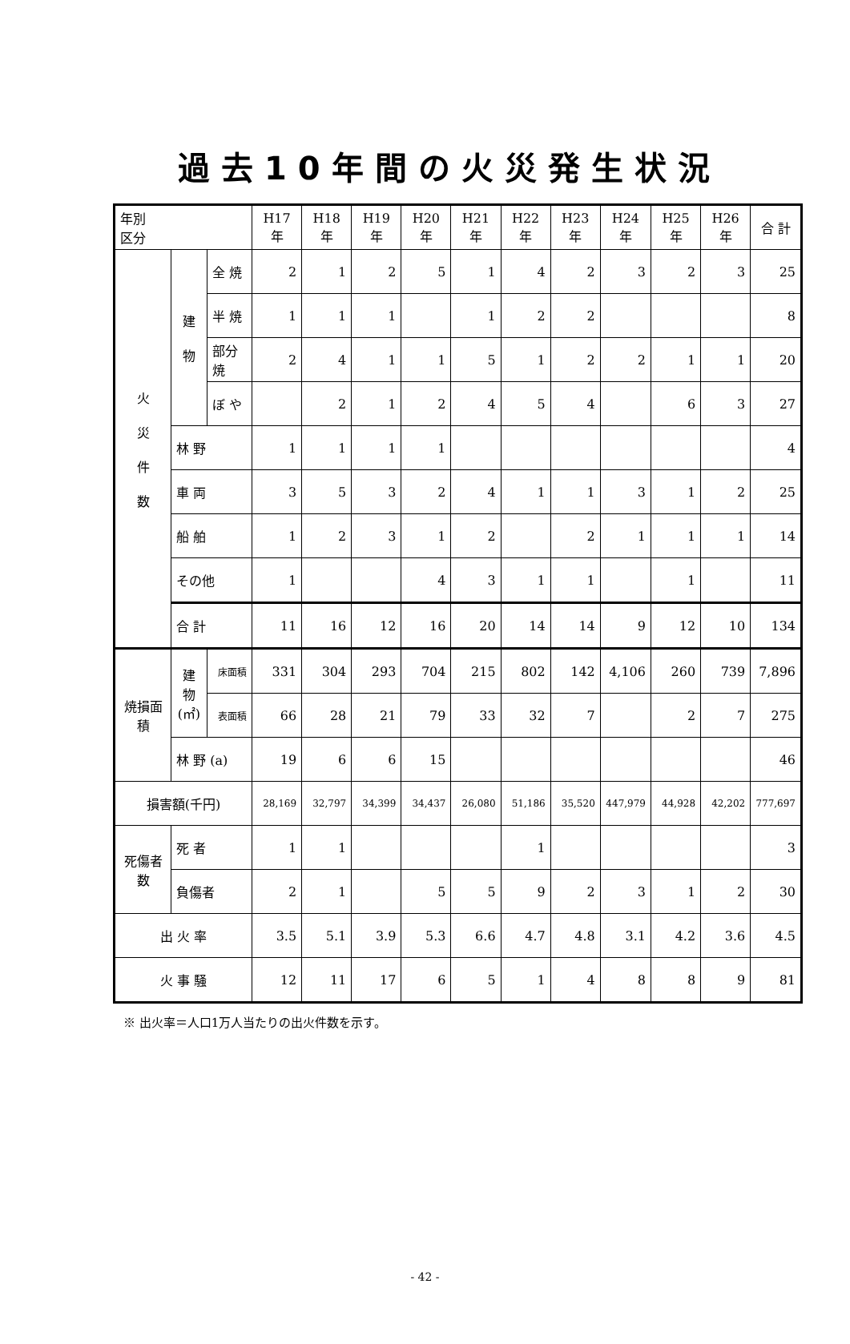過去10年間の火災発生状況
| 年別 区分 | | | H17年 | H18年 | H19年 | H20年 | H21年 | H22年 | H23年 | H24年 | H25年 | H26年 | 合 計 |
| --- | --- | --- | --- | --- | --- | --- | --- | --- | --- | --- | --- | --- | --- |
| 火 災 件 数 | 建 物 | 全 焼 | 2 | 1 | 2 | 5 | 1 | 4 | 2 | 3 | 2 | 3 | 25 |
| | | 半 焼 | 1 | 1 | 1 | | 1 | 2 | 2 | | | | 8 |
| | | 部分焼 | 2 | 4 | 1 | 1 | 5 | 1 | 2 | 2 | 1 | 1 | 20 |
| | | ぼ や | | 2 | 1 | 2 | 4 | 5 | 4 | | 6 | 3 | 27 |
| | 林 野 | | 1 | 1 | 1 | 1 | | | | | | | 4 |
| | 車 両 | | 3 | 5 | 3 | 2 | 4 | 1 | 1 | 3 | 1 | 2 | 25 |
| | 船 舶 | | 1 | 2 | 3 | 1 | 2 | | 2 | 1 | 1 | 1 | 14 |
| | その他 | | 1 | | | 4 | 3 | 1 | 1 | | 1 | | 11 |
| | 合 計 | | 11 | 16 | 12 | 16 | 20 | 14 | 14 | 9 | 12 | 10 | 134 |
| 焼損面積 | 建物 (㎡) | 床面積 | 331 | 304 | 293 | 704 | 215 | 802 | 142 | 4,106 | 260 | 739 | 7,896 |
| | | 表面積 | 66 | 28 | 21 | 79 | 33 | 32 | 7 | | 2 | 7 | 275 |
| | 林 野 (a) | | 19 | 6 | 6 | 15 | | | | | | | 46 |
| 損害額(千円) | | | 28,169 | 32,797 | 34,399 | 34,437 | 26,080 | 51,186 | 35,520 | 447,979 | 44,928 | 42,202 | 777,697 |
| 死傷者数 | 死 者 | | 1 | 1 | | | | 1 | | | | | 3 |
| | 負傷者 | | 2 | 1 | | 5 | 5 | 9 | 2 | 3 | 1 | 2 | 30 |
| 出 火 率 | | | 3.5 | 5.1 | 3.9 | 5.3 | 6.6 | 4.7 | 4.8 | 3.1 | 4.2 | 3.6 | 4.5 |
| 火 事 騒 | | | 12 | 11 | 17 | 6 | 5 | 1 | 4 | 8 | 8 | 9 | 81 |
※ 出火率＝人口1万人当たりの出火件数を示す。
- 42 -